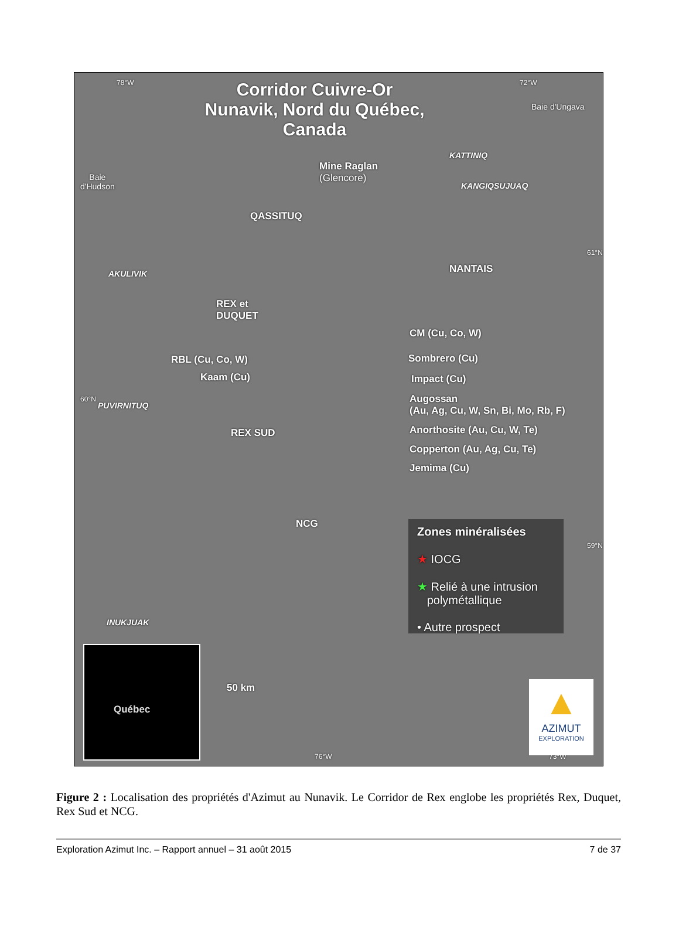Corridor Cuivre-Or
Nunavik, Nord du Québec, Canada
78°W 72°W
Baie d'Ungava
Baie
d'Hudson
Mine Raglan
(Glencore)
KATTINIQ
KANGIQSUJUAQ
QASSITUQ
NANTAIS
AKULIVIK
REX et
DUQUET
CM (Cu, Co, W)
RBL (Cu, Co, W) Sombrero (Cu)
Kaam (Cu) Impact (Cu)
PUVIRNITUQ
Augossan
(Au, Ag, Cu, W, Sn, Bi, Mo, Rb, F)
REX SUD Anorthosite (Au, Cu, W, Te)
Copperton (Au, Ag, Cu, Te)
Jemima (Cu)
NCG
INUKJUAK
50 km
76°W 73°W
60°N
61°N
59°N
Zones minéralisées
★ IOCG
★ Relié à une intrusion
polymétallique
• Autre prospect
Québec
▲
AZIMUT
EXPLORATION
Figure 2 : Localisation des propriétés d'Azimut au Nunavik. Le Corridor de Rex englobe les propriétés Rex, Duquet, Rex Sud et NCG.
Exploration Azimut Inc. – Rapport annuel – 31 août 2015 7 de 37